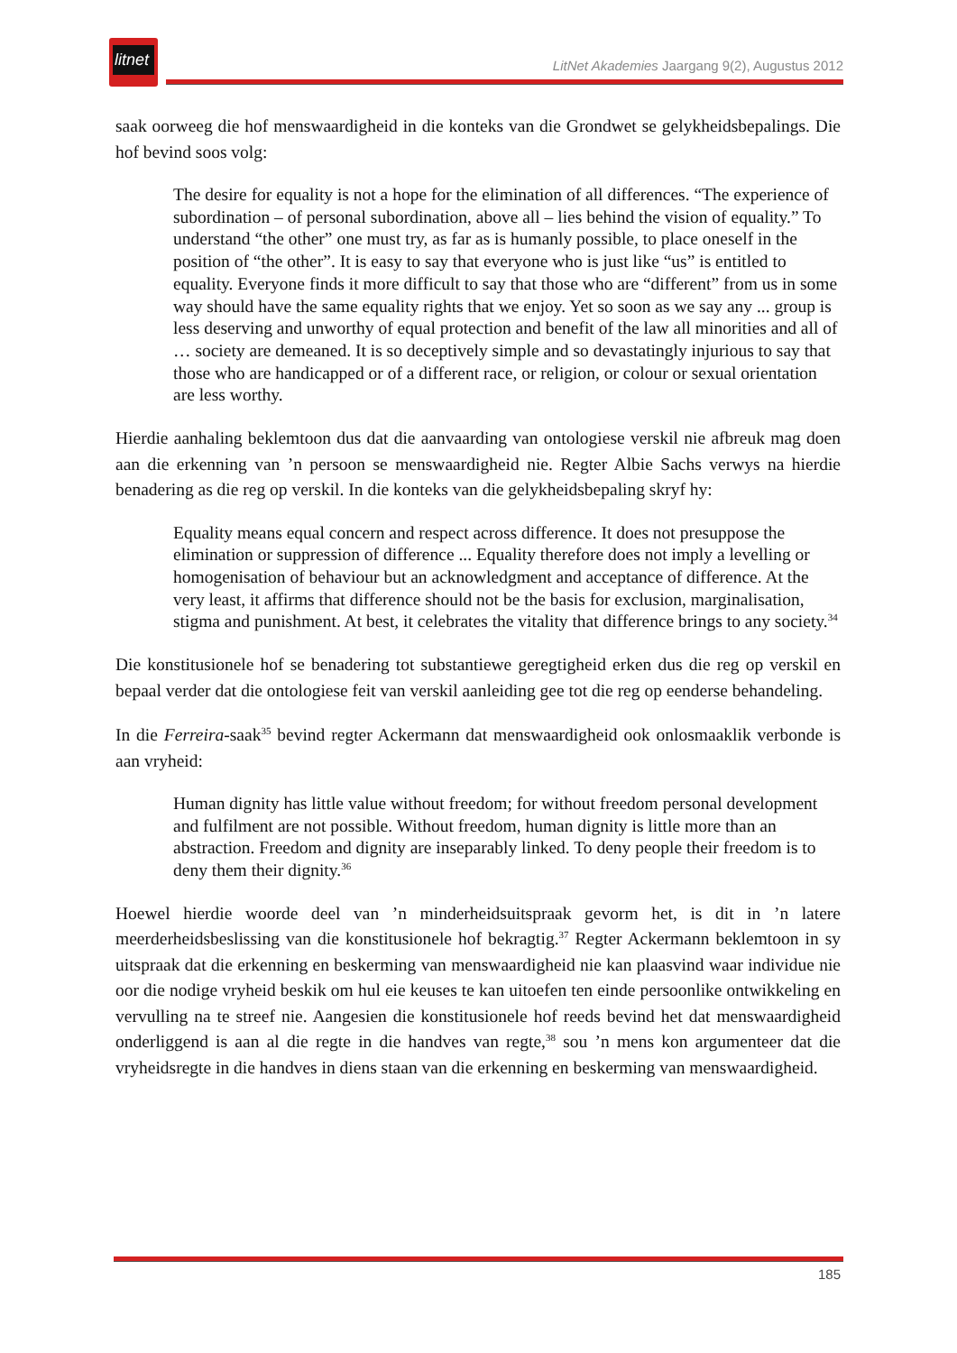litnet
LitNet Akademies Jaargang 9(2), Augustus 2012
saak oorweeg die hof menswaardigheid in die konteks van die Grondwet se gelykheidsbepalings. Die hof bevind soos volg:
The desire for equality is not a hope for the elimination of all differences. “The experience of subordination – of personal subordination, above all – lies behind the vision of equality.” To understand “the other” one must try, as far as is humanly possible, to place oneself in the position of “the other”. It is easy to say that everyone who is just like “us” is entitled to equality. Everyone finds it more difficult to say that those who are “different” from us in some way should have the same equality rights that we enjoy. Yet so soon as we say any ... group is less deserving and unworthy of equal protection and benefit of the law all minorities and all of … society are demeaned. It is so deceptively simple and so devastatingly injurious to say that those who are handicapped or of a different race, or religion, or colour or sexual orientation are less worthy.
Hierdie aanhaling beklemtoon dus dat die aanvaarding van ontologiese verskil nie afbreuk mag doen aan die erkenning van ’n persoon se menswaardigheid nie. Regter Albie Sachs verwys na hierdie benadering as die reg op verskil. In die konteks van die gelykheidsbepaling skryf hy:
Equality means equal concern and respect across difference. It does not presuppose the elimination or suppression of difference ... Equality therefore does not imply a levelling or homogenisation of behaviour but an acknowledgment and acceptance of difference. At the very least, it affirms that difference should not be the basis for exclusion, marginalisation, stigma and punishment. At best, it celebrates the vitality that difference brings to any society.<sup>34</sup>
Die konstitusionele hof se benadering tot substantiewe geregtigheid erken dus die reg op verskil en bepaal verder dat die ontologiese feit van verskil aanleiding gee tot die reg op eenderse behandeling.
In die Ferreira-saak<sup>35</sup> bevind regter Ackermann dat menswaardigheid ook onlosmaaklik verbonde is aan vryheid:
Human dignity has little value without freedom; for without freedom personal development and fulfilment are not possible. Without freedom, human dignity is little more than an abstraction. Freedom and dignity are inseparably linked. To deny people their freedom is to deny them their dignity.<sup>36</sup>
Hoewel hierdie woorde deel van ’n minderheidsuitspraak gevorm het, is dit in ’n latere meerderheidsbeslissing van die konstitusionele hof bekragtig.<sup>37</sup> Regter Ackermann beklemtoon in sy uitspraak dat die erkenning en beskerming van menswaardigheid nie kan plaasvind waar individue nie oor die nodige vryheid beskik om hul eie keuses te kan uitoefen ten einde persoonlike ontwikkeling en vervulling na te streef nie. Aangesien die konstitusionele hof reeds bevind het dat menswaardigheid onderliggend is aan al die regte in die handves van regte,<sup>38</sup> sou ’n mens kon argumenteer dat die vryheidsregte in die handves in diens staan van die erkenning en beskerming van menswaardigheid.
185